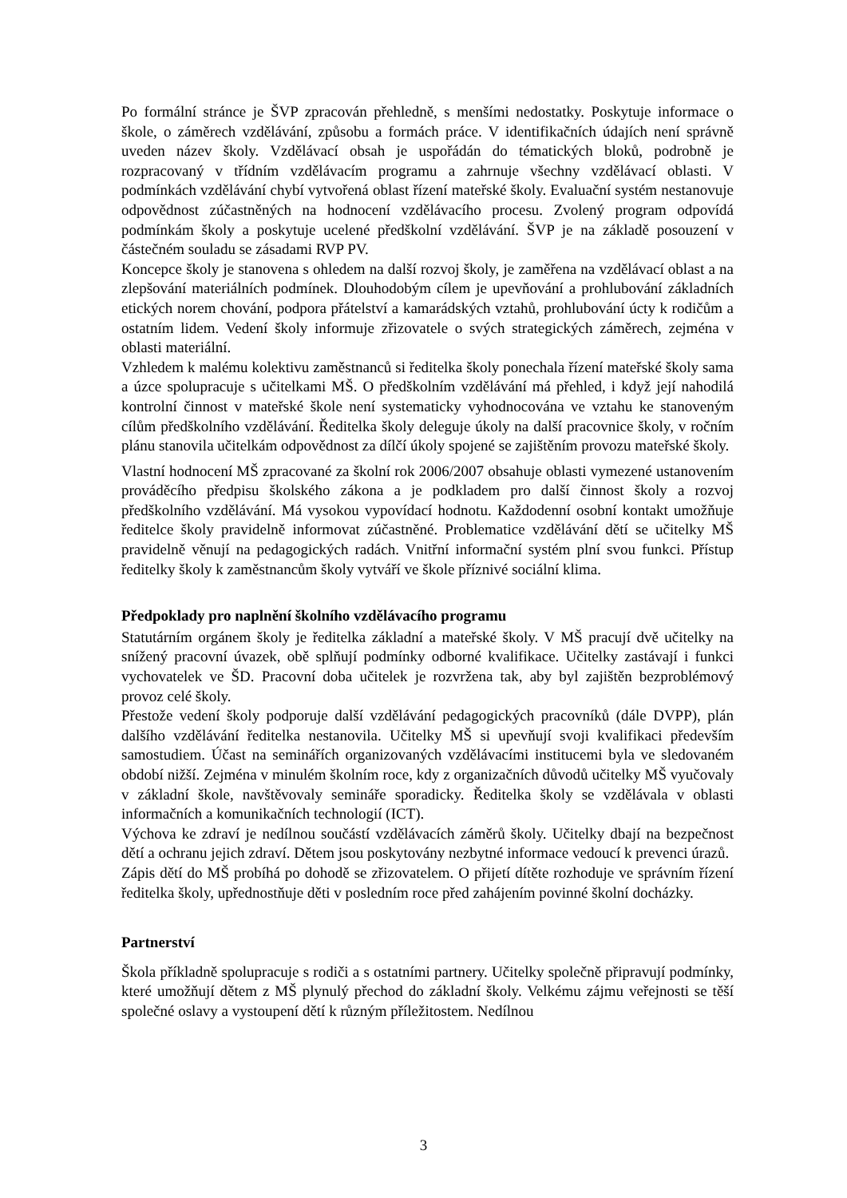Po formální stránce je ŠVP zpracován přehledně, s menšími nedostatky. Poskytuje informace o škole, o záměrech vzdělávání, způsobu a formách práce. V identifikačních údajích není správně uveden název školy. Vzdělávací obsah je uspořádán do tématických bloků, podrobně je rozpracovaný v třídním vzdělávacím programu a zahrnuje všechny vzdělávací oblasti. V podmínkách vzdělávání chybí vytvořená oblast řízení mateřské školy. Evaluační systém nestanovuje odpovědnost zúčastněných na hodnocení vzdělávacího procesu. Zvolený program odpovídá podmínkám školy a poskytuje ucelené předškolní vzdělávání. ŠVP je na základě posouzení v částečném souladu se zásadami RVP PV.
Koncepce školy je stanovena s ohledem na další rozvoj školy, je zaměřena na vzdělávací oblast a na zlepšování materiálních podmínek. Dlouhodobým cílem je upevňování a prohlubování základních etických norem chování, podpora přátelství a kamarádských vztahů, prohlubování úcty k rodičům a ostatním lidem. Vedení školy informuje zřizovatele o svých strategických záměrech, zejména v oblasti materiální.
Vzhledem k malému kolektivu zaměstnanců si ředitelka školy ponechala řízení mateřské školy sama a úzce spolupracuje s učitelkami MŠ. O předškolním vzdělávání má přehled, i když její nahodilá kontrolní činnost v mateřské škole není systematicky vyhodnocována ve vztahu ke stanoveným cílům předškolního vzdělávání. Ředitelka školy deleguje úkoly na další pracovnice školy, v ročním plánu stanovila učitelkám odpovědnost za dílčí úkoly spojené se zajištěním provozu mateřské školy.
Vlastní hodnocení MŠ zpracované za školní rok 2006/2007 obsahuje oblasti vymezené ustanovením prováděcího předpisu školského zákona a je podkladem pro další činnost školy a rozvoj předškolního vzdělávání. Má vysokou vypovídací hodnotu. Každodenní osobní kontakt umožňuje ředitelce školy pravidelně informovat zúčastněné. Problematice vzdělávání dětí se učitelky MŠ pravidelně věnují na pedagogických radách. Vnitřní informační systém plní svou funkci. Přístup ředitelky školy k zaměstnancům školy vytváří ve škole příznivé sociální klima.
Předpoklady pro naplnění školního vzdělávacího programu
Statutárním orgánem školy je ředitelka základní a mateřské školy. V MŠ pracují dvě učitelky na snížený pracovní úvazek, obě splňují podmínky odborné kvalifikace. Učitelky zastávají i funkci vychovatelek ve ŠD. Pracovní doba učitelek je rozvržena tak, aby byl zajištěn bezproblémový provoz celé školy.
Přestože vedení školy podporuje další vzdělávání pedagogických pracovníků (dále DVPP), plán dalšího vzdělávání ředitelka nestanovila. Učitelky MŠ si upevňují svoji kvalifikaci především samostudiem. Účast na seminářích organizovaných vzdělávacími institucemi byla ve sledovaném období nižší. Zejména v minulém školním roce, kdy z organizačních důvodů učitelky MŠ vyučovaly v základní škole, navštěvovaly semináře sporadicky. Ředitelka školy se vzdělávala v oblasti informačních a komunikačních technologií (ICT).
Výchova ke zdraví je nedílnou součástí vzdělávacích záměrů školy. Učitelky dbají na bezpečnost dětí a ochranu jejich zdraví. Dětem jsou poskytovány nezbytné informace vedoucí k prevenci úrazů.
Zápis dětí do MŠ probíhá po dohodě se zřizovatelem. O přijetí dítěte rozhoduje ve správním řízení ředitelka školy, upřednostňuje děti v posledním roce před zahájením povinné školní docházky.
Partnerství
Škola příkladně spolupracuje s rodiči a s ostatními partnery. Učitelky společně připravují podmínky, které umožňují dětem z MŠ plynulý přechod do základní školy. Velkému zájmu veřejnosti se těší společné oslavy a vystoupení dětí k různým příležitostem. Nedílnou
3